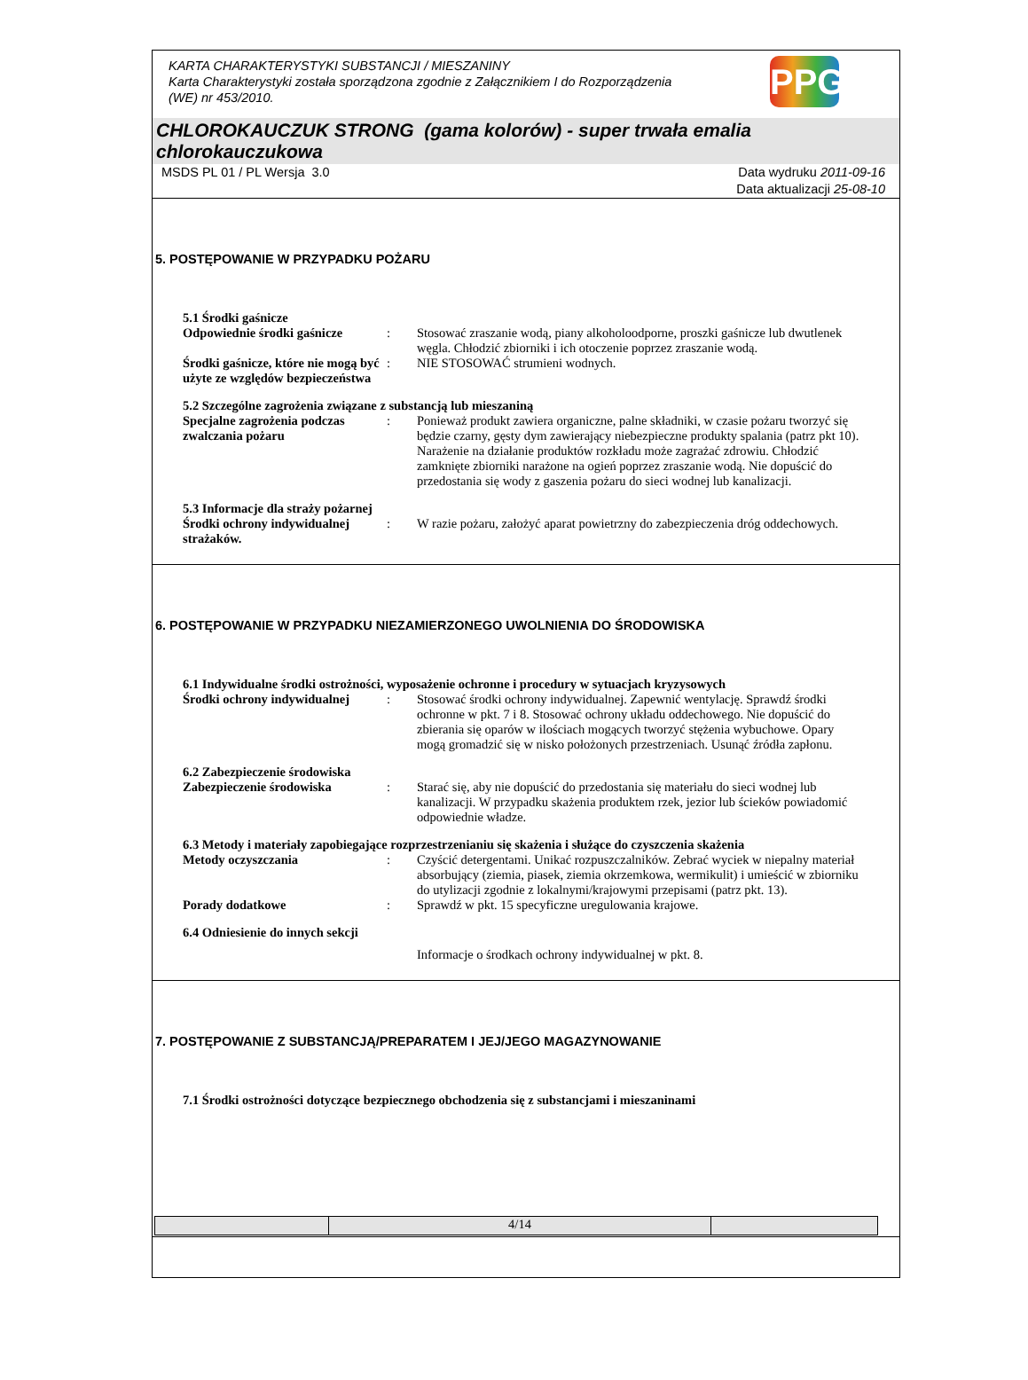KARTA CHARAKTERYSTYKI SUBSTANCJI / MIESZANINY
Karta Charakterystyki została sporządzona zgodnie z Załącznikiem I do Rozporządzenia
(WE) nr 453/2010.
PPG
CHLOROKAUCZUK STRONG (gama kolorów) - super trwała emalia chlorokauczukowa
MSDS PL 01 / PL Wersja 3.0 Data wydruku 2011-09-16
Data aktualizacji 25-08-10
5. POSTĘPOWANIE W PRZYPADKU POŻARU
5.1 Środki gaśnicze
Odpowiednie środki gaśnicze
: Stosować zraszanie wodą, piany alkoholoodporne, proszki gaśnicze lub dwutlenek węgla. Chłodzić zbiorniki i ich otoczenie poprzez zraszanie wodą.
Środki gaśnicze, które nie mogą być użyte ze względów bezpieczeństwa
: NIE STOSOWAĆ strumieni wodnych.
5.2 Szczególne zagrożenia związane z substancją lub mieszaniną
Specjalne zagrożenia podczas zwalczania pożaru
: Ponieważ produkt zawiera organiczne, palne składniki, w czasie pożaru tworzyć się będzie czarny, gęsty dym zawierający niebezpieczne produkty spalania (patrz pkt 10). Narażenie na działanie produktów rozkładu może zagrażać zdrowiu. Chłodzić zamknięte zbiorniki narażone na ogień poprzez zraszanie wodą. Nie dopuścić do przedostania się wody z gaszenia pożaru do sieci wodnej lub kanalizacji.
5.3 Informacje dla straży pożarnej
Środki ochrony indywidualnej strażaków.
: W razie pożaru, założyć aparat powietrzny do zabezpieczenia dróg oddechowych.
6. POSTĘPOWANIE W PRZYPADKU NIEZAMIERZONEGO UWOLNIENIA DO ŚRODOWISKA
6.1 Indywidualne środki ostrożności, wyposażenie ochronne i procedury w sytuacjach kryzysowych
Środki ochrony indywidualnej
: Stosować środki ochrony indywidualnej. Zapewnić wentylację. Sprawdź środki ochronne w pkt. 7 i 8. Stosować ochrony układu oddechowego. Nie dopuścić do zbierania się oparów w ilościach mogących tworzyć stężenia wybuchowe. Opary mogą gromadzić się w nisko położonych przestrzeniach. Usunąć źródła zapłonu.
6.2 Zabezpieczenie środowiska
Zabezpieczenie środowiska : Starać się, aby nie dopuścić do przedostania się materiału do sieci wodnej lub kanalizacji. W przypadku skażenia produktem rzek, jezior lub ścieków powiadomić odpowiednie władze.
6.3 Metody i materiały zapobiegające rozprzestrzenianiu się skażenia i służące do czyszczenia skażenia
Metody oczyszczania : Czyścić detergentami. Unikać rozpuszczalników. Zebrać wyciek w niepalny materiał absorbujący (ziemia, piasek, ziemia okrzemkowa, wermikulit) i umieścić w zbiorniku do utylizacji zgodnie z lokalnymi/krajowymi przepisami (patrz pkt. 13).
Porady dodatkowe : Sprawdź w pkt. 15 specyficzne uregulowania krajowe.
6.4 Odniesienie do innych sekcji
Informacje o środkach ochrony indywidualnej w pkt. 8.
7. POSTĘPOWANIE Z SUBSTANCJĄ/PREPARATEM I JEJ/JEGO MAGAZYNOWANIE
7.1 Środki ostrożności dotyczące bezpiecznego obchodzenia się z substancjami i mieszaninami
4/14